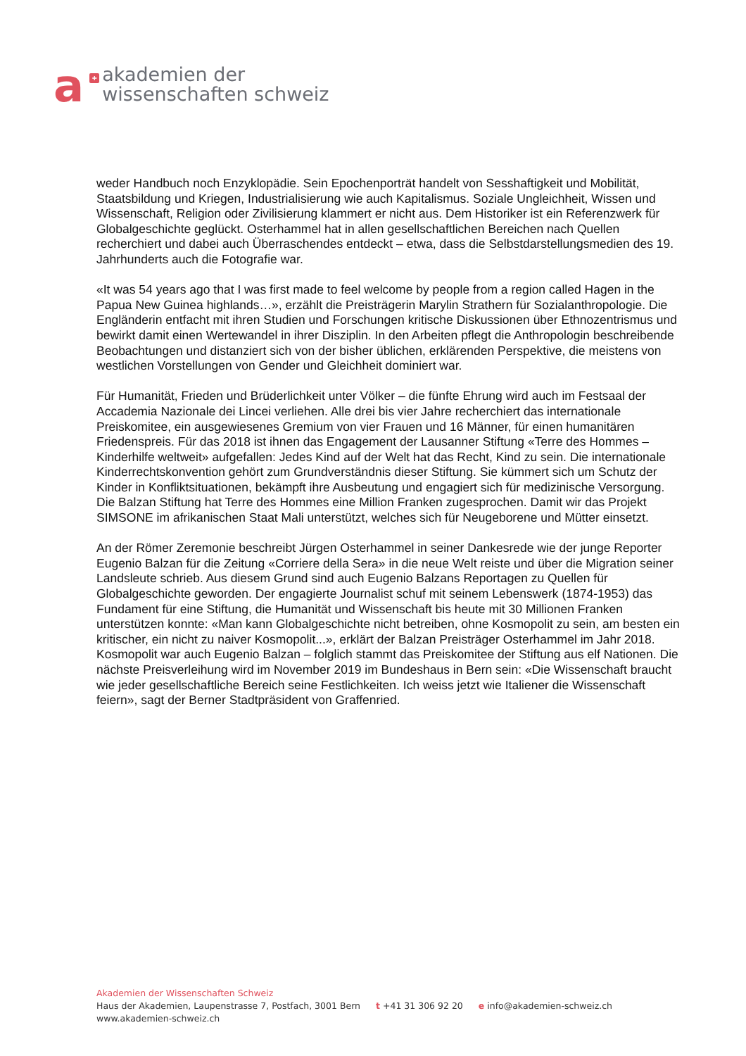a
+
akademien der
wissenschaften schweiz
weder Handbuch noch Enzyklopädie. Sein Epochenporträt handelt von Sesshaftigkeit und Mobilität, Staatsbildung und Kriegen, Industrialisierung wie auch Kapitalismus. Soziale Ungleichheit, Wissen und Wissenschaft, Religion oder Zivilisierung klammert er nicht aus. Dem Historiker ist ein Referenzwerk für Globalgeschichte geglückt. Osterhammel hat in allen gesellschaftlichen Bereichen nach Quellen recherchiert und dabei auch Überraschendes entdeckt – etwa, dass die Selbstdarstellungsmedien des 19. Jahrhunderts auch die Fotografie war.
«It was 54 years ago that I was first made to feel welcome by people from a region called Hagen in the Papua New Guinea highlands…», erzählt die Preisträgerin Marylin Strathern für Sozialanthropologie. Die Engländerin entfacht mit ihren Studien und Forschungen kritische Diskussionen über Ethnozentrismus und bewirkt damit einen Wertewandel in ihrer Disziplin. In den Arbeiten pflegt die Anthropologin beschreibende Beobachtungen und distanziert sich von der bisher üblichen, erklärenden Perspektive, die meistens von westlichen Vorstellungen von Gender und Gleichheit dominiert war.
Für Humanität, Frieden und Brüderlichkeit unter Völker – die fünfte Ehrung wird auch im Festsaal der Accademia Nazionale dei Lincei verliehen. Alle drei bis vier Jahre recherchiert das internationale Preiskomitee, ein ausgewiesenes Gremium von vier Frauen und 16 Männer, für einen humanitären Friedenspreis. Für das 2018 ist ihnen das Engagement der Lausanner Stiftung «Terre des Hommes – Kinderhilfe weltweit» aufgefallen: Jedes Kind auf der Welt hat das Recht, Kind zu sein. Die internationale Kinderrechtskonvention gehört zum Grundverständnis dieser Stiftung. Sie kümmert sich um Schutz der Kinder in Konfliktsituationen, bekämpft ihre Ausbeutung und engagiert sich für medizinische Versorgung. Die Balzan Stiftung hat Terre des Hommes eine Million Franken zugesprochen. Damit wir das Projekt SIMSONE im afrikanischen Staat Mali unterstützt, welches sich für Neugeborene und Mütter einsetzt.
An der Römer Zeremonie beschreibt Jürgen Osterhammel in seiner Dankesrede wie der junge Reporter Eugenio Balzan für die Zeitung «Corriere della Sera» in die neue Welt reiste und über die Migration seiner Landsleute schrieb. Aus diesem Grund sind auch Eugenio Balzans Reportagen zu Quellen für Globalgeschichte geworden. Der engagierte Journalist schuf mit seinem Lebenswerk (1874-1953) das Fundament für eine Stiftung, die Humanität und Wissenschaft bis heute mit 30 Millionen Franken unterstützen konnte: «Man kann Globalgeschichte nicht betreiben, ohne Kosmopolit zu sein, am besten ein kritischer, ein nicht zu naiver Kosmopolit...», erklärt der Balzan Preisträger Osterhammel im Jahr 2018. Kosmopolit war auch Eugenio Balzan – folglich stammt das Preiskomitee der Stiftung aus elf Nationen. Die nächste Preisverleihung wird im November 2019 im Bundeshaus in Bern sein: «Die Wissenschaft braucht wie jeder gesellschaftliche Bereich seine Festlichkeiten. Ich weiss jetzt wie Italiener die Wissenschaft feiern», sagt der Berner Stadtpräsident von Graffenried.
Akademien der Wissenschaften Schweiz
Haus der Akademien, Laupenstrasse 7, Postfach, 3001 Bern t +41 31 306 92 20 e info@akademien-schweiz.ch
www.akademien-schweiz.ch